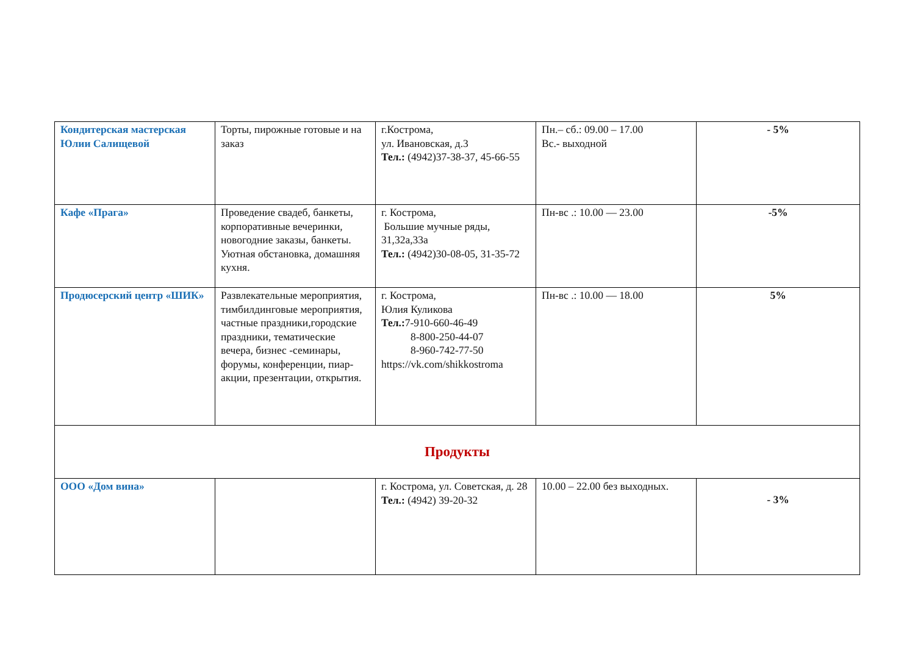| Кондитерская мастерская Юлии Салищевой | Торты, пирожные готовые и на заказ | г.Кострома, ул. Ивановская, д.3 Тел.: (4942)37-38-37, 45-66-55 | Пн.– сб.: 09.00 – 17.00 Вс.- выходной | - 5% |
| Кафе «Прага» | Проведение свадеб, банкеты, корпоративные вечеринки, новогодние заказы, банкеты. Уютная обстановка, домашняя кухня. | г. Кострома, Большие мучные ряды, 31,32а,33а Тел.: (4942)30-08-05, 31-35-72 | Пн-вс .: 10.00 — 23.00 | -5% |
| Продюсерский центр «ШИК» | Развлекательные мероприятия, тимбилдинговые мероприятия, частные праздники,городские праздники, тематические вечера, бизнес -семинары, форумы, конференции, пиар- акции, презентации, открытия. | г. Кострома, Юлия Куликова Тел.: 7-910-660-46-49 8-800-250-44-07 8-960-742-77-50 https://vk.com/shikkostroma | Пн-вс .: 10.00 — 18.00 | 5% |
| Продукты | | | | |
| ООО «Дом вина» | | г. Кострома, ул. Советская, д. 28 Тел.: (4942) 39-20-32 | 10.00 – 22.00 без выходных. | - 3% |